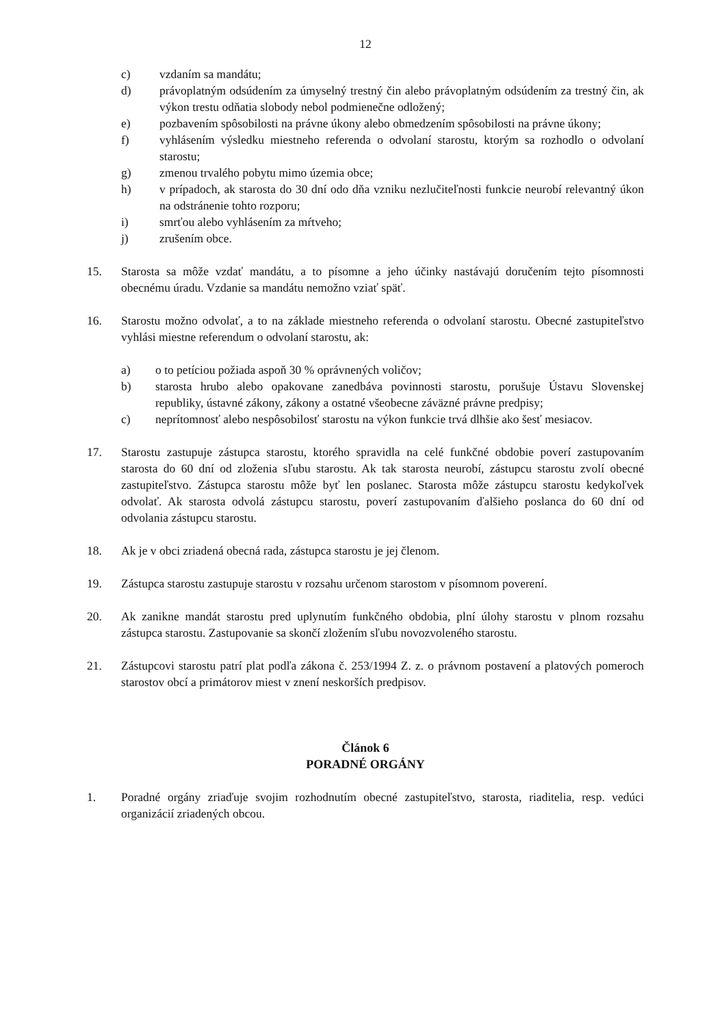12
c) vzdaním sa mandátu;
d) právoplatným odsúdením za úmyselný trestný čin alebo právoplatným odsúdením za trestný čin, ak výkon trestu odňatia slobody nebol podmienečne odložený;
e) pozbavením spôsobilosti na právne úkony alebo obmedzením spôsobilosti na právne úkony;
f) vyhlásením výsledku miestneho referenda o odvolaní starostu, ktorým sa rozhodlo o odvolaní starostu;
g) zmenou trvalého pobytu mimo územia obce;
h) v prípadoch, ak starosta do 30 dní odo dňa vzniku nezlučiteľnosti funkcie neurobí relevantný úkon na odstránenie tohto rozporu;
i) smrťou alebo vyhlásením za mŕtveho;
j) zrušením obce.
15. Starosta sa môže vzdať mandátu, a to písomne a jeho účinky nastávajú doručením tejto písomnosti obecnému úradu. Vzdanie sa mandátu nemožno vziať späť.
16. Starostu možno odvolať, a to na základe miestneho referenda o odvolaní starostu. Obecné zastupiteľstvo vyhlási miestne referendum o odvolaní starostu, ak:
a) o to petíciou požiada aspoň 30 % oprávnených voličov;
b) starosta hrubo alebo opakovane zanedbáva povinnosti starostu, porušuje Ústavu Slovenskej republiky, ústavné zákony, zákony a ostatné všeobecne záväzné právne predpisy;
c) neprítomnosť alebo nespôsobilosť starostu na výkon funkcie trvá dlhšie ako šesť mesiacov.
17. Starostu zastupuje zástupca starostu, ktorého spravidla na celé funkčné obdobie poverí zastupovaním starosta do 60 dní od zloženia sľubu starostu. Ak tak starosta neurobí, zástupcu starostu zvolí obecné zastupiteľstvo. Zástupca starostu môže byť len poslanec. Starosta môže zástupcu starostu kedykoľvek odvolať. Ak starosta odvolá zástupcu starostu, poverí zastupovaním ďalšieho poslanca do 60 dní od odvolania zástupcu starostu.
18. Ak je v obci zriadená obecná rada, zástupca starostu je jej členom.
19. Zástupca starostu zastupuje starostu v rozsahu určenom starostom v písomnom poverení.
20. Ak zanikne mandát starostu pred uplynutím funkčného obdobia, plní úlohy starostu v plnom rozsahu zástupca starostu. Zastupovanie sa skončí zložením sľubu novozvoleného starostu.
21. Zástupcovi starostu patrí plat podľa zákona č. 253/1994 Z. z. o právnom postavení a platových pomeroch starostov obcí a primátorov miest v znení neskorších predpisov.
Článok 6
PORADNÉ ORGÁNY
1. Poradné orgány zriaďuje svojim rozhodnutím obecné zastupiteľstvo, starosta, riaditelia, resp. vedúci organizácií zriadených obcou.